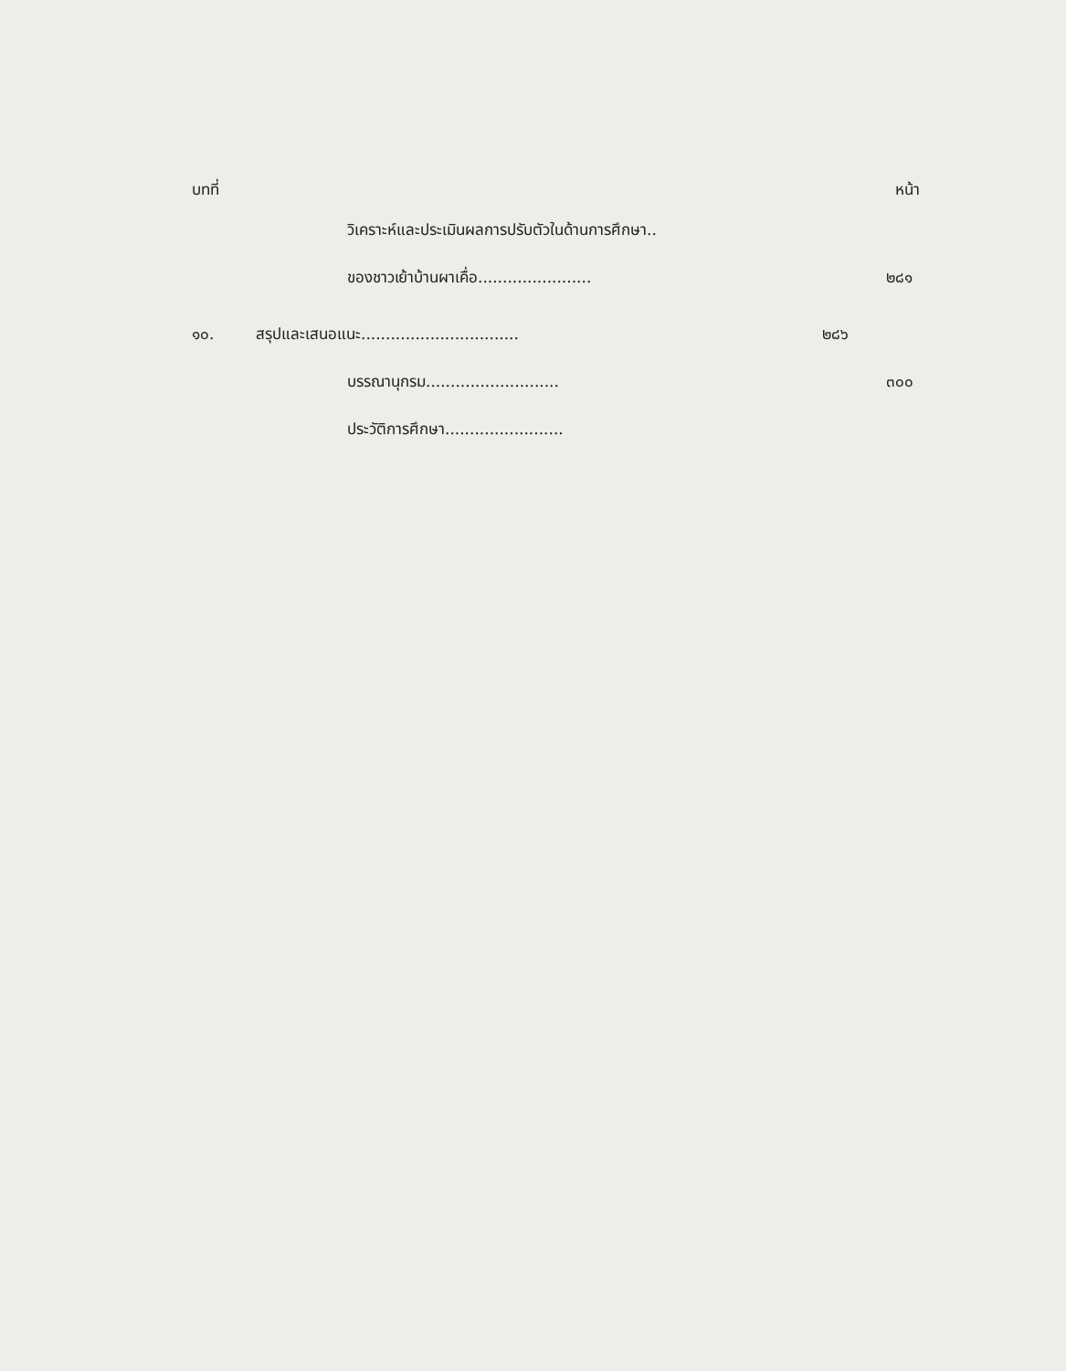บทที่ หน้า
วิเคราะห์และประเมินผลการปรับตัวในด้านการศึกษา..
ของชาวเย้าบ้านผาเคื่อ....................... ๒๘๑
๑๐. สรุปและเสนอแนะ................................ ๒๘๖
บรรณานุกรม........................... ๓๐๐
ประวัติการศึกษา........................